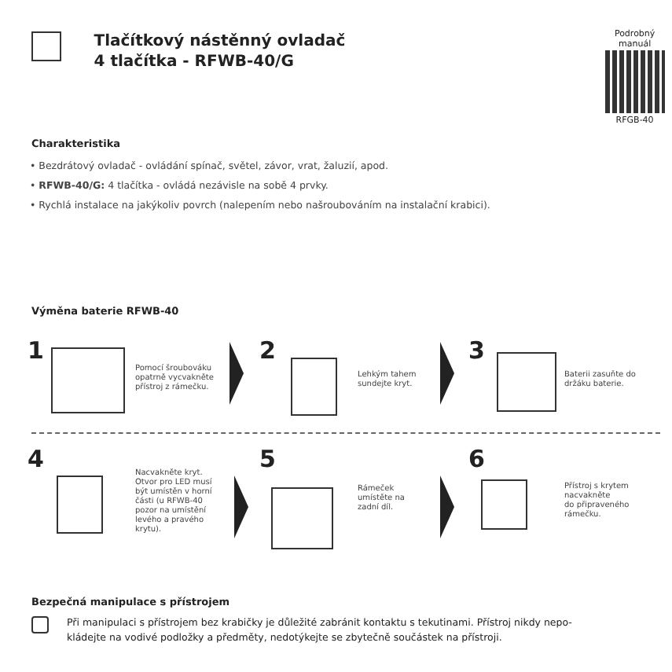Tlačítkový nástěnný ovladač
4 tlačítka - RFWB-40/G
Podrobný manuál
RFGB-40
Charakteristika
• Bezdrátový ovladač - ovládání spínač, světel, závor, vrat, žaluzií, apod.
• RFWB-40/G: 4 tlačítka - ovládá nezávisle na sobě 4 prvky.
• Rychlá instalace na jakýkoliv povrch (nalepením nebo našroubováním na instalační krabici).
Výměna baterie RFWB-40
1
Pomocí šroubováku
opatrně vycvakněte
přístroj z rámečku.
2
Lehkým tahem
sundejte kryt.
3
Baterii zasuňte do
držáku baterie.
4
Nacvakněte kryt.
Otvor pro LED musí
být umístěn v horní
části (u RFWB-40
pozor na umístění
levého a pravého
krytu).
5
Rámeček
umístěte na
zadní díl.
6
Přístroj s krytem
nacvakněte
do připraveného
rámečku.
Bezpečná manipulace s přístrojem
Při manipulaci s přístrojem bez krabičky je důležité zabránit kontaktu s tekutinami. Přístroj nikdy nepo-
kládejte na vodivé podložky a předměty, nedotýkejte se zbytečně součástek na přístroji.